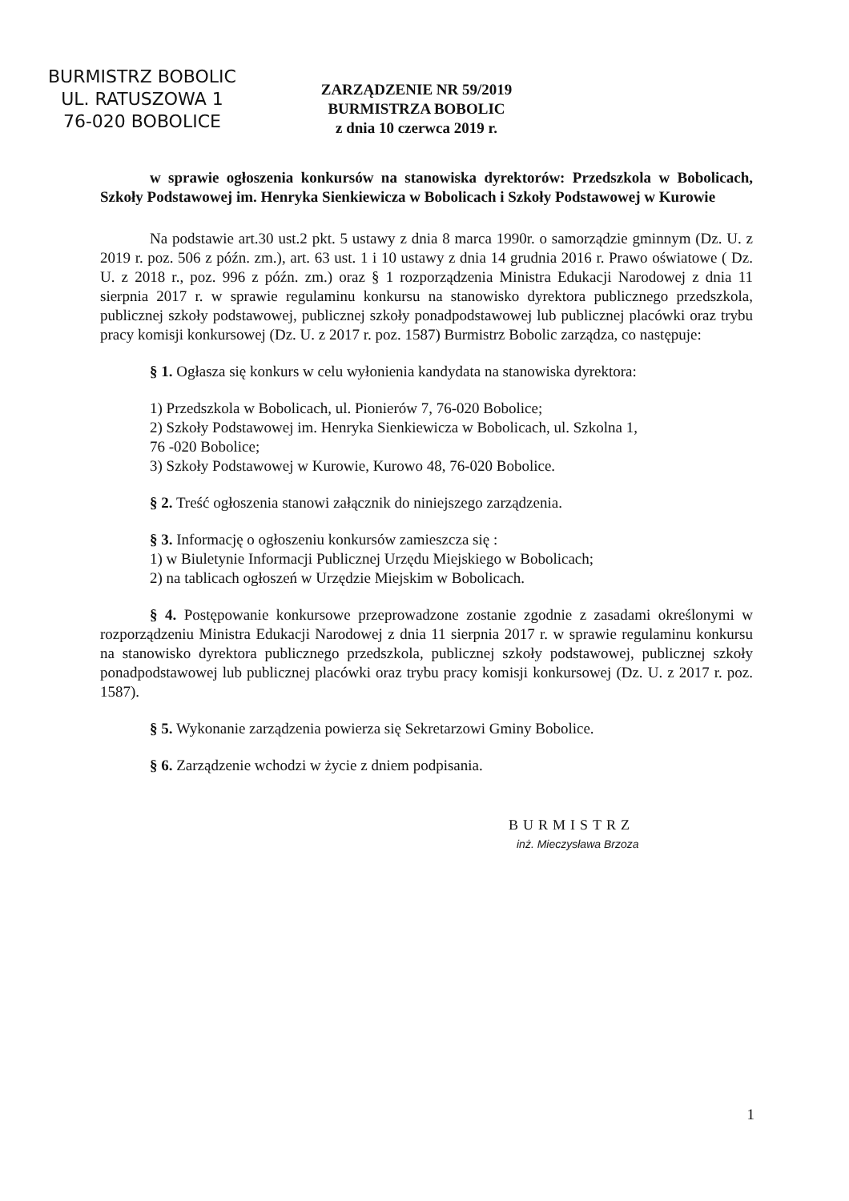BURMISTRZ BOBOLIC
UL. RATUSZOWA 1
76-020 BOBOLICE
ZARZĄDZENIE NR 59/2019
BURMISTRZA BOBOLIC
z dnia 10 czerwca 2019 r.
w sprawie ogłoszenia konkursów na stanowiska dyrektorów: Przedszkola w Bobolicach, Szkoły Podstawowej im. Henryka Sienkiewicza w Bobolicach i Szkoły Podstawowej w Kurowie
Na podstawie art.30 ust.2 pkt. 5 ustawy z dnia 8 marca 1990r. o samorządzie gminnym (Dz. U. z 2019 r. poz. 506 z późn. zm.), art. 63 ust. 1 i 10 ustawy z dnia 14 grudnia 2016 r. Prawo oświatowe ( Dz. U. z 2018 r., poz. 996 z późn. zm.) oraz § 1 rozporządzenia Ministra Edukacji Narodowej z dnia 11 sierpnia 2017 r. w sprawie regulaminu konkursu na stanowisko dyrektora publicznego przedszkola, publicznej szkoły podstawowej, publicznej szkoły ponadpodstawowej lub publicznej placówki oraz trybu pracy komisji konkursowej (Dz. U. z 2017 r. poz. 1587) Burmistrz Bobolic zarządza, co następuje:
§ 1. Ogłasza się konkurs w celu wyłonienia kandydata na stanowiska dyrektora:
1) Przedszkola w Bobolicach, ul. Pionierów 7, 76-020 Bobolice;
2) Szkoły Podstawowej im. Henryka Sienkiewicza w Bobolicach, ul. Szkolna 1,
76 -020 Bobolice;
3) Szkoły Podstawowej w Kurowie, Kurowo 48, 76-020 Bobolice.
§ 2. Treść ogłoszenia stanowi załącznik do niniejszego zarządzenia.
§ 3. Informację o ogłoszeniu konkursów zamieszcza się :
1) w Biuletynie Informacji Publicznej Urzędu Miejskiego w Bobolicach;
2) na tablicach ogłoszeń w Urzędzie Miejskim w Bobolicach.
§ 4. Postępowanie konkursowe przeprowadzone zostanie zgodnie z zasadami określonymi w rozporządzeniu Ministra Edukacji Narodowej z dnia 11 sierpnia 2017 r. w sprawie regulaminu konkursu na stanowisko dyrektora publicznego przedszkola, publicznej szkoły podstawowej, publicznej szkoły ponadpodstawowej lub publicznej placówki oraz trybu pracy komisji konkursowej (Dz. U. z 2017 r. poz. 1587).
§ 5. Wykonanie zarządzenia powierza się Sekretarzowi Gminy Bobolice.
§ 6. Zarządzenie wchodzi w życie z dniem podpisania.
BURMISTRZ
inż. Mieczysława Brzoza
1